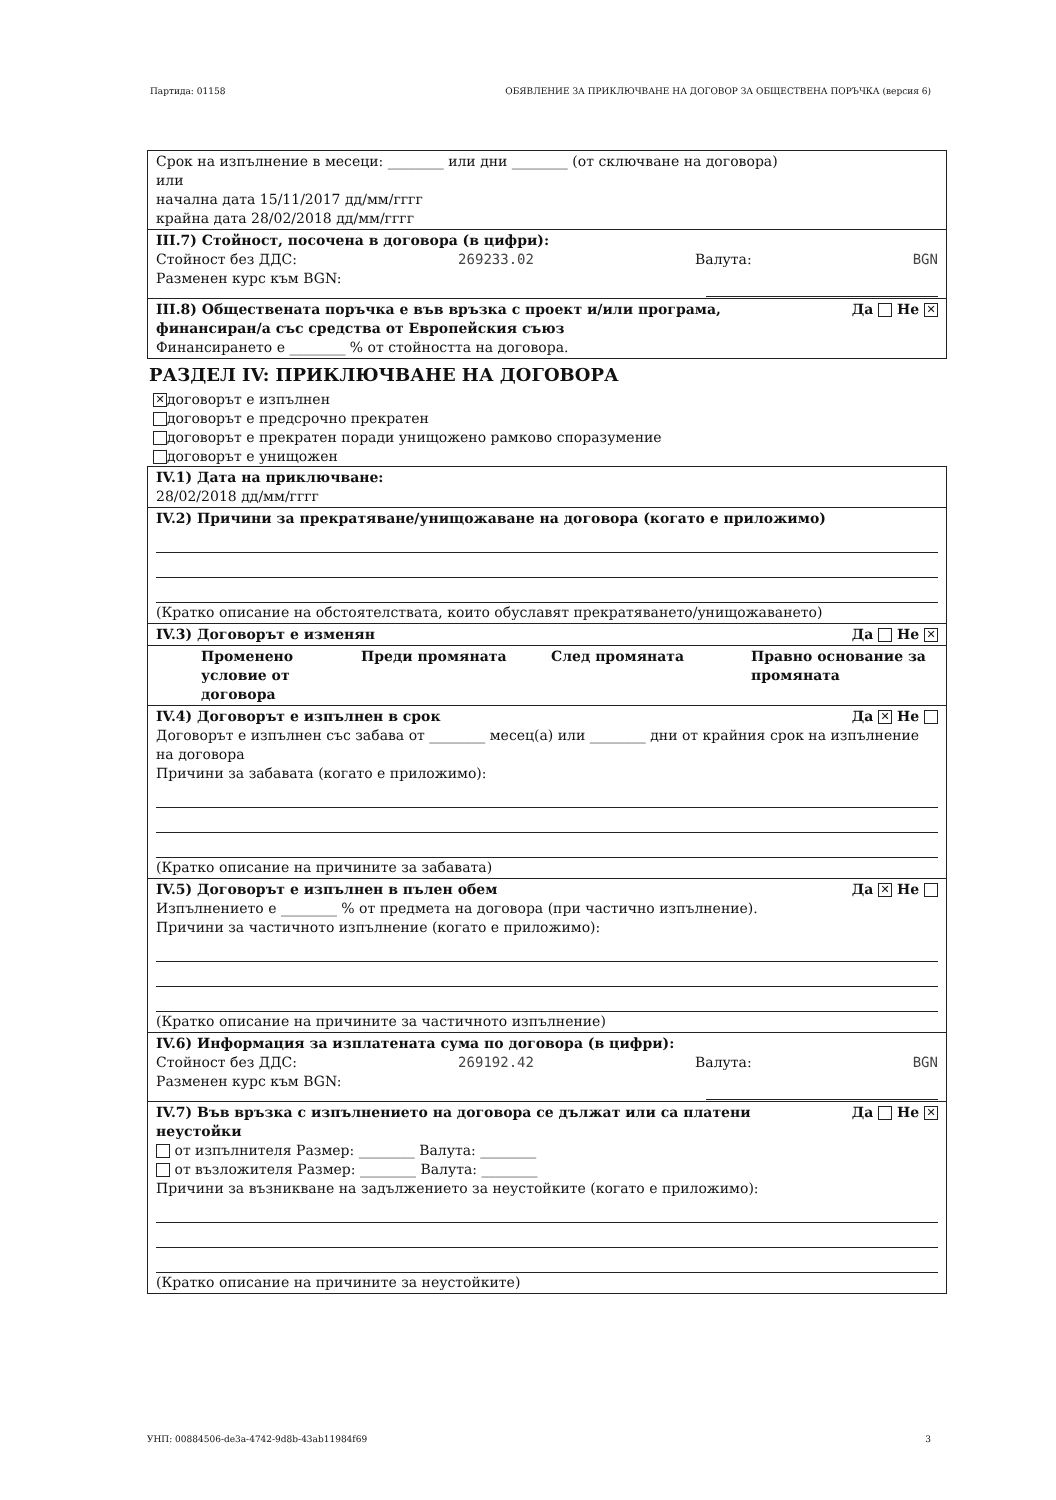Партида: 01158 ОБЯВЛЕНИЕ ЗА ПРИКЛЮЧВАНЕ НА ДОГОВОР ЗА ОБЩЕСТВЕНА ПОРЪЧКА (версия 6)
Срок на изпълнение в месеци: ________ или дни ________ (от сключване на договора)
или
начална дата 15/11/2017 дд/мм/гггг
крайна дата 28/02/2018 дд/мм/гггг
III.7) Стойност, посочена в договора (в цифри):
Стойност без ДДС: 269233.02 Валута: BGN
Разменен курс към BGN:
III.8) Обществената поръчка е във връзка с проект и/или програма,
финансиран/а със средства от Европейския съюз Да Не ✕
Финансирането е ________ % от стойността на договора.
РАЗДЕЛ IV: ПРИКЛЮЧВАНЕ НА ДОГОВОРА
✕ договорът е изпълнен
договорът е предсрочно прекратен
договорът е прекратен поради унищожено рамково споразумение
договорът е унищожен
IV.1) Дата на приключване:
28/02/2018 дд/мм/гггг
IV.2) Причини за прекратяване/унищожаване на договора (когато е приложимо)
(Кратко описание на обстоятелствата, които обуславят прекратяването/унищожаването)
IV.3) Договорът е изменян Да Не ✕
Променено условие от договора Преди промяната След промяната Правно основание за промяната
IV.4) Договорът е изпълнен в срок Да ✕ Не
Договорът е изпълнен със забава от ________ месец(а) или ________ дни от крайния срок на изпълнение на договора
Причини за забавата (когато е приложимо):
(Кратко описание на причините за забавата)
IV.5) Договорът е изпълнен в пълен обем Да ✕ Не
Изпълнението е ________ % от предмета на договора (при частично изпълнение).
Причини за частичното изпълнение (когато е приложимо):
(Кратко описание на причините за частичното изпълнение)
IV.6) Информация за изплатената сума по договора (в цифри):
Стойност без ДДС: 269192.42 Валута: BGN
Разменен курс към BGN:
IV.7) Във връзка с изпълнението на договора се дължат или са платени
неустойки Да Не ✕
от изпълнителя Размер: ________ Валута: ________
от възложителя Размер: ________ Валута: ________
Причини за възникване на задължението за неустойките (когато е приложимо):
(Кратко описание на причините за неустойките)
УНП: 00884506-de3a-4742-9d8b-43ab11984f69 3